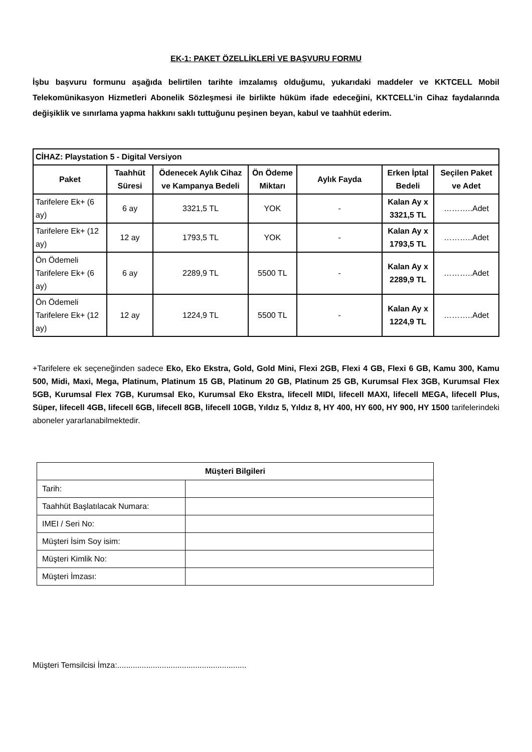EK-1: PAKET ÖZELLİKLERİ VE BAŞVURU FORMU
İşbu başvuru formunu aşağıda belirtilen tarihte imzalamış olduğumu, yukarıdaki maddeler ve KKTCELL Mobil Telekomünikasyon Hizmetleri Abonelik Sözleşmesi ile birlikte hüküm ifade edeceğini, KKTCELL’in Cihaz faydalarında değişiklik ve sınırlama yapma hakkını saklı tuttuğunu peşinen beyan, kabul ve taahhüt ederim.
| CİHAZ: Playstation 5 - Digital Versiyon | | | | | | |
| --- | --- | --- | --- | --- | --- | --- |
| Paket | Taahhüt Süresi | Ödenecek Aylık Cihaz ve Kampanya Bedeli | Ön Ödeme Miktarı | Aylık Fayda | Erken İptal Bedeli | Seçilen Paket ve Adet |
| Tarifelere Ek+ (6 ay) | 6 ay | 3321,5 TL | YOK | - | Kalan Ay x 3321,5 TL | ………..Adet |
| Tarifelere Ek+ (12 ay) | 12 ay | 1793,5 TL | YOK | - | Kalan Ay x 1793,5 TL | ………..Adet |
| Ön Ödemeli Tarifelere Ek+ (6 ay) | 6 ay | 2289,9 TL | 5500 TL | - | Kalan Ay x 2289,9 TL | ………..Adet |
| Ön Ödemeli Tarifelere Ek+ (12 ay) | 12 ay | 1224,9 TL | 5500 TL | - | Kalan Ay x 1224,9 TL | ………..Adet |
+Tarifelere ek seçeneğinden sadece Eko, Eko Ekstra, Gold, Gold Mini, Flexi 2GB, Flexi 4 GB, Flexi 6 GB, Kamu 300, Kamu 500, Midi, Maxi, Mega, Platinum, Platinum 15 GB, Platinum 20 GB, Platinum 25 GB, Kurumsal Flex 3GB, Kurumsal Flex 5GB, Kurumsal Flex 7GB, Kurumsal Eko, Kurumsal Eko Ekstra, lifecell MIDI, lifecell MAXI, lifecell MEGA, lifecell Plus, Süper, lifecell 4GB, lifecell 6GB, lifecell 8GB, lifecell 10GB, Yıldız 5, Yıldız 8, HY 400, HY 600, HY 900, HY 1500 tarifelerindeki aboneler yararlanabilmektedir.
| Müşteri Bilgileri | |
| --- | --- |
| Tarih: | |
| Taahhüt Başlatılacak Numara: | |
| IMEI / Seri No: | |
| Müşteri İsim Soy isim: | |
| Müşteri Kimlik No: | |
| Müşteri İmzası: | |
Müşteri Temsilcisi İmza:..........................................................